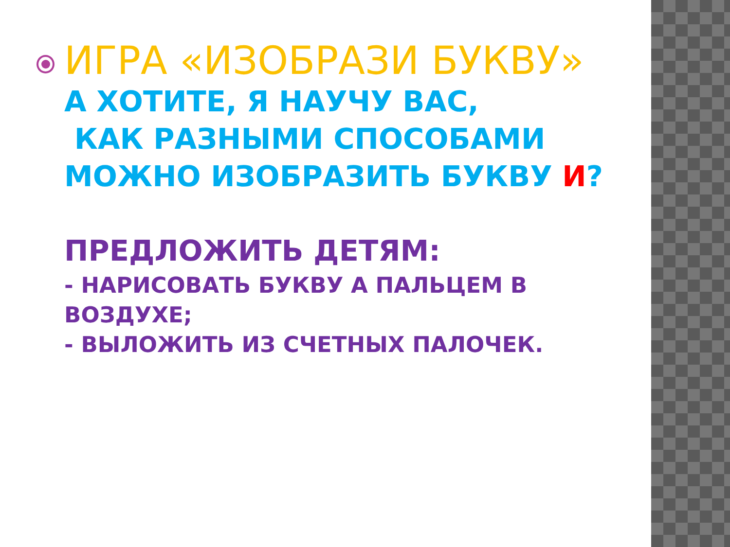ИГРА «ИЗОБРАЗИ БУКВУ»
А ХОТИТЕ, Я НАУЧУ ВАС,
КАК РАЗНЫМИ СПОСОБАМИ
МОЖНО ИЗОБРАЗИТЬ БУКВУ И?
ПРЕДЛОЖИТЬ ДЕТЯМ:
- НАРИСОВАТЬ БУКВУ А ПАЛЬЦЕМ В ВОЗДУХЕ;
- ВЫЛОЖИТЬ ИЗ СЧЕТНЫХ ПАЛОЧЕК.